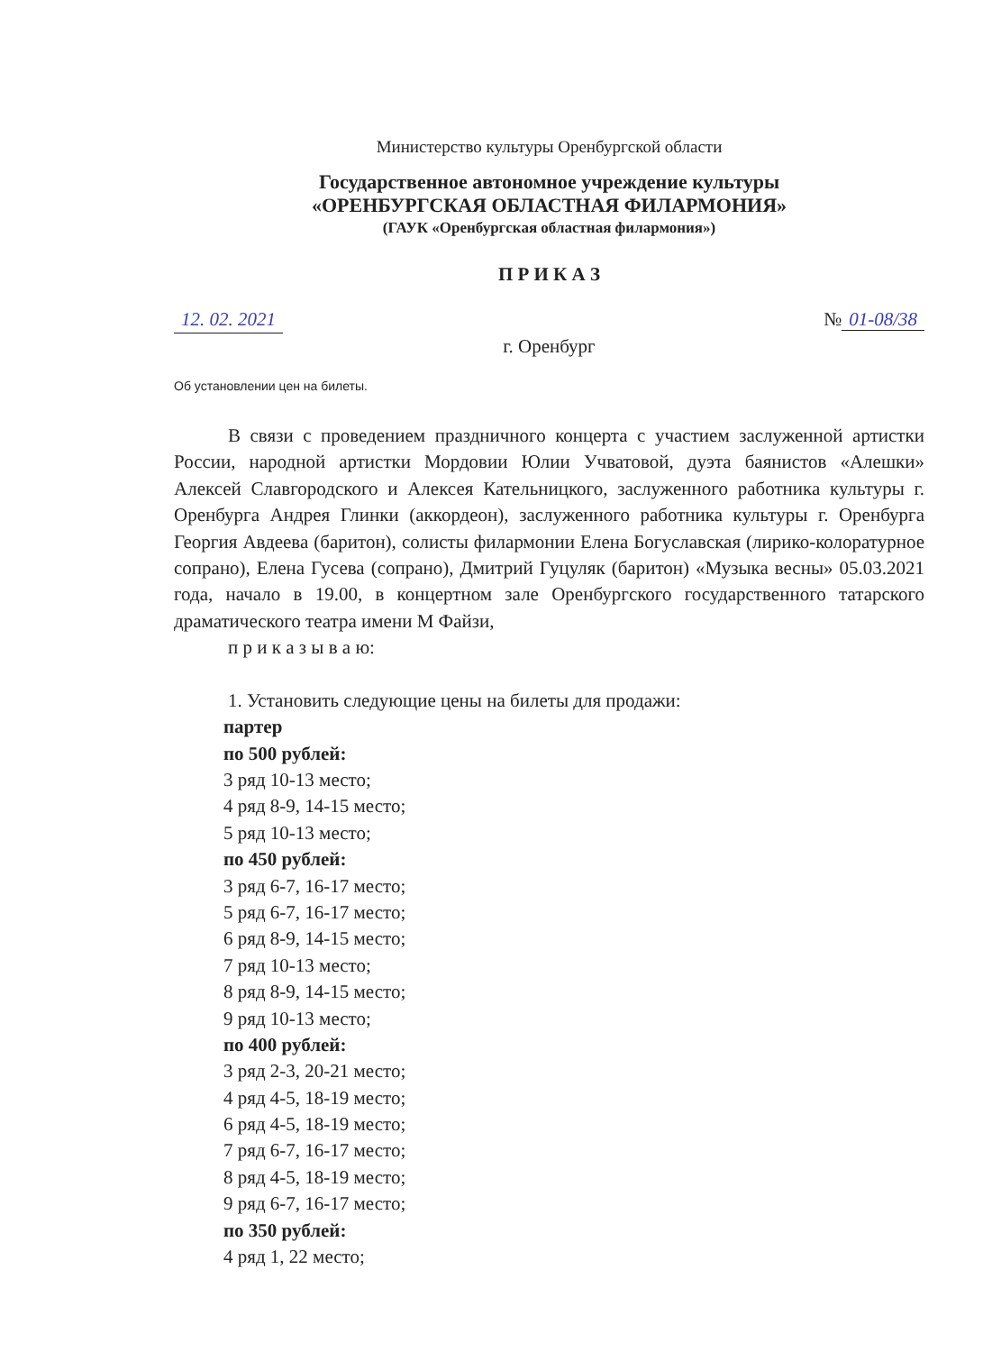Министерство культуры Оренбургской области
Государственное автономное учреждение культуры
«ОРЕНБУРГСКАЯ ОБЛАСТНАЯ ФИЛАРМОНИЯ»
(ГАУК «Оренбургская областная филармония»)
П Р И К А З
12. 02. 2021 № 01-08/38
г. Оренбург
Об установлении цен на билеты.
В связи с проведением праздничного концерта с участием заслуженной артистки России, народной артистки Мордовии Юлии Учватовой, дуэта баянистов «Алешки» Алексей Славгородского и Алексея Кательницкого, заслуженного работника культуры г. Оренбурга Андрея Глинки (аккордеон), заслуженного работника культуры г. Оренбурга Георгия Авдеева (баритон), солисты филармонии Елена Богуславская (лирико-колоратурное сопрано), Елена Гусева (сопрано), Дмитрий Гуцуляк (баритон) «Музыка весны» 05.03.2021 года, начало в 19.00, в концертном зале Оренбургского государственного татарского драматического театра имени М Файзи,
п р и к а з ы в а ю:
1. Установить следующие цены на билеты для продажи:
партер
по 500 рублей:
3 ряд 10-13 место;
4 ряд 8-9, 14-15 место;
5 ряд 10-13 место;
по 450 рублей:
3 ряд 6-7, 16-17 место;
5 ряд 6-7, 16-17 место;
6 ряд 8-9, 14-15 место;
7 ряд 10-13 место;
8 ряд 8-9, 14-15 место;
9 ряд 10-13 место;
по 400 рублей:
3 ряд 2-3, 20-21 место;
4 ряд 4-5, 18-19 место;
6 ряд 4-5, 18-19 место;
7 ряд 6-7, 16-17 место;
8 ряд 4-5, 18-19 место;
9 ряд 6-7, 16-17 место;
по 350 рублей:
4 ряд 1, 22 место;